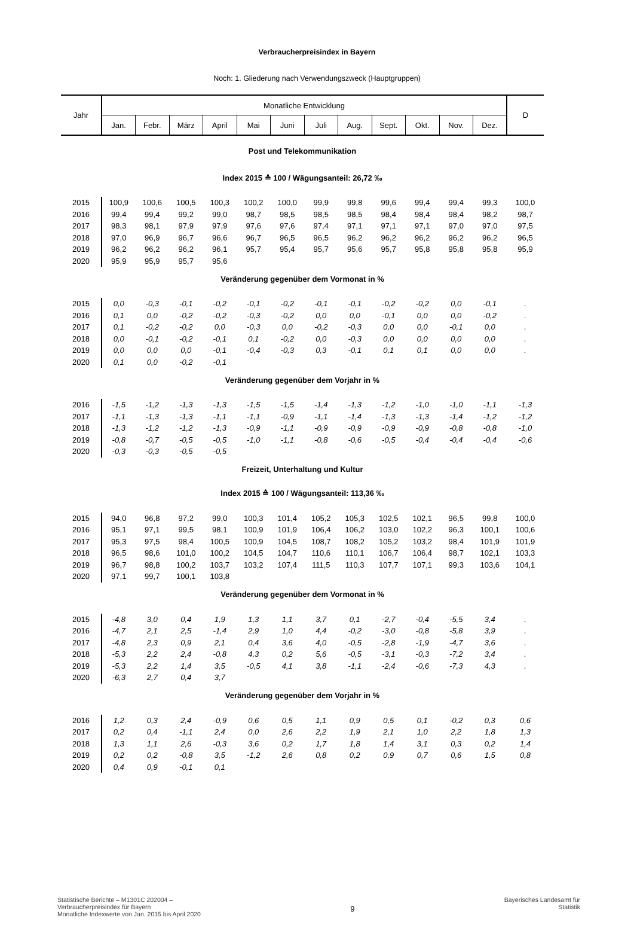Verbraucherpreisindex in Bayern
Noch: 1. Gliederung nach Verwendungszweck (Hauptgruppen)
| Jahr | Monatliche Entwicklung | | | | | | | | | | | | D |
| --- | --- | --- | --- | --- | --- | --- | --- | --- | --- | --- | --- | --- | --- |
| | Jan. | Febr. | März | April | Mai | Juni | Juli | Aug. | Sept. | Okt. | Nov. | Dez. | |
| Post und Telekommunikation | | | | | | | | | | | | | |
| Index 2015 ≙ 100 / Wägungsanteil: 26,72 ‰ | | | | | | | | | | | | | |
| 2015 | 100,9 | 100,6 | 100,5 | 100,3 | 100,2 | 100,0 | 99,9 | 99,8 | 99,6 | 99,4 | 99,4 | 99,3 | 100,0 |
| 2016 | 99,4 | 99,4 | 99,2 | 99,0 | 98,7 | 98,5 | 98,5 | 98,5 | 98,4 | 98,4 | 98,4 | 98,2 | 98,7 |
| 2017 | 98,3 | 98,1 | 97,9 | 97,9 | 97,6 | 97,6 | 97,4 | 97,1 | 97,1 | 97,1 | 97,0 | 97,0 | 97,5 |
| 2018 | 97,0 | 96,9 | 96,7 | 96,6 | 96,7 | 96,5 | 96,5 | 96,2 | 96,2 | 96,2 | 96,2 | 96,2 | 96,5 |
| 2019 | 96,2 | 96,2 | 96,2 | 96,1 | 95,7 | 95,4 | 95,7 | 95,6 | 95,7 | 95,8 | 95,8 | 95,8 | 95,9 |
| 2020 | 95,9 | 95,9 | 95,7 | 95,6 | | | | | | | | | |
| Veränderung gegenüber dem Vormonat in % | | | | | | | | | | | | | |
| 2015 | 0,0 | -0,3 | -0,1 | -0,2 | -0,1 | -0,2 | -0,1 | -0,1 | -0,2 | -0,2 | 0,0 | -0,1 | . |
| 2016 | 0,1 | 0,0 | -0,2 | -0,2 | -0,3 | -0,2 | 0,0 | 0,0 | -0,1 | 0,0 | 0,0 | -0,2 | . |
| 2017 | 0,1 | -0,2 | -0,2 | 0,0 | -0,3 | 0,0 | -0,2 | -0,3 | 0,0 | 0,0 | -0,1 | 0,0 | . |
| 2018 | 0,0 | -0,1 | -0,2 | -0,1 | 0,1 | -0,2 | 0,0 | -0,3 | 0,0 | 0,0 | 0,0 | 0,0 | . |
| 2019 | 0,0 | 0,0 | 0,0 | -0,1 | -0,4 | -0,3 | 0,3 | -0,1 | 0,1 | 0,1 | 0,0 | 0,0 | . |
| 2020 | 0,1 | 0,0 | -0,2 | -0,1 | | | | | | | | | |
| Veränderung gegenüber dem Vorjahr in % | | | | | | | | | | | | | |
| 2016 | -1,5 | -1,2 | -1,3 | -1,3 | -1,5 | -1,5 | -1,4 | -1,3 | -1,2 | -1,0 | -1,0 | -1,1 | -1,3 |
| 2017 | -1,1 | -1,3 | -1,3 | -1,1 | -1,1 | -0,9 | -1,1 | -1,4 | -1,3 | -1,3 | -1,4 | -1,2 | -1,2 |
| 2018 | -1,3 | -1,2 | -1,2 | -1,3 | -0,9 | -1,1 | -0,9 | -0,9 | -0,9 | -0,9 | -0,8 | -0,8 | -1,0 |
| 2019 | -0,8 | -0,7 | -0,5 | -0,5 | -1,0 | -1,1 | -0,8 | -0,6 | -0,5 | -0,4 | -0,4 | -0,4 | -0,6 |
| 2020 | -0,3 | -0,3 | -0,5 | -0,5 | | | | | | | | | |
| Freizeit, Unterhaltung und Kultur | | | | | | | | | | | | | |
| Index 2015 ≙ 100 / Wägungsanteil: 113,36 ‰ | | | | | | | | | | | | | |
| 2015 | 94,0 | 96,8 | 97,2 | 99,0 | 100,3 | 101,4 | 105,2 | 105,3 | 102,5 | 102,1 | 96,5 | 99,8 | 100,0 |
| 2016 | 95,1 | 97,1 | 99,5 | 98,1 | 100,9 | 101,9 | 106,4 | 106,2 | 103,0 | 102,2 | 96,3 | 100,1 | 100,6 |
| 2017 | 95,3 | 97,5 | 98,4 | 100,5 | 100,9 | 104,5 | 108,7 | 108,2 | 105,2 | 103,2 | 98,4 | 101,9 | 101,9 |
| 2018 | 96,5 | 98,6 | 101,0 | 100,2 | 104,5 | 104,7 | 110,6 | 110,1 | 106,7 | 106,4 | 98,7 | 102,1 | 103,3 |
| 2019 | 96,7 | 98,8 | 100,2 | 103,7 | 103,2 | 107,4 | 111,5 | 110,3 | 107,7 | 107,1 | 99,3 | 103,6 | 104,1 |
| 2020 | 97,1 | 99,7 | 100,1 | 103,8 | | | | | | | | | |
| Veränderung gegenüber dem Vormonat in % | | | | | | | | | | | | | |
| 2015 | -4,8 | 3,0 | 0,4 | 1,9 | 1,3 | 1,1 | 3,7 | 0,1 | -2,7 | -0,4 | -5,5 | 3,4 | . |
| 2016 | -4,7 | 2,1 | 2,5 | -1,4 | 2,9 | 1,0 | 4,4 | -0,2 | -3,0 | -0,8 | -5,8 | 3,9 | . |
| 2017 | -4,8 | 2,3 | 0,9 | 2,1 | 0,4 | 3,6 | 4,0 | -0,5 | -2,8 | -1,9 | -4,7 | 3,6 | . |
| 2018 | -5,3 | 2,2 | 2,4 | -0,8 | 4,3 | 0,2 | 5,6 | -0,5 | -3,1 | -0,3 | -7,2 | 3,4 | . |
| 2019 | -5,3 | 2,2 | 1,4 | 3,5 | -0,5 | 4,1 | 3,8 | -1,1 | -2,4 | -0,6 | -7,3 | 4,3 | . |
| 2020 | -6,3 | 2,7 | 0,4 | 3,7 | | | | | | | | | |
| Veränderung gegenüber dem Vorjahr in % | | | | | | | | | | | | | |
| 2016 | 1,2 | 0,3 | 2,4 | -0,9 | 0,6 | 0,5 | 1,1 | 0,9 | 0,5 | 0,1 | -0,2 | 0,3 | 0,6 |
| 2017 | 0,2 | 0,4 | -1,1 | 2,4 | 0,0 | 2,6 | 2,2 | 1,9 | 2,1 | 1,0 | 2,2 | 1,8 | 1,3 |
| 2018 | 1,3 | 1,1 | 2,6 | -0,3 | 3,6 | 0,2 | 1,7 | 1,8 | 1,4 | 3,1 | 0,3 | 0,2 | 1,4 |
| 2019 | 0,2 | 0,2 | -0,8 | 3,5 | -1,2 | 2,6 | 0,8 | 0,2 | 0,9 | 0,7 | 0,6 | 1,5 | 0,8 |
| 2020 | 0,4 | 0,9 | -0,1 | 0,1 | | | | | | | | | |
Statistische Berichte – M1301C 202004 –
Verbraucherpreisindex für Bayern
Monatliche Indexwerte von Jan. 2015 bis April 2020
9
Bayerisches Landesamt für
Statistik